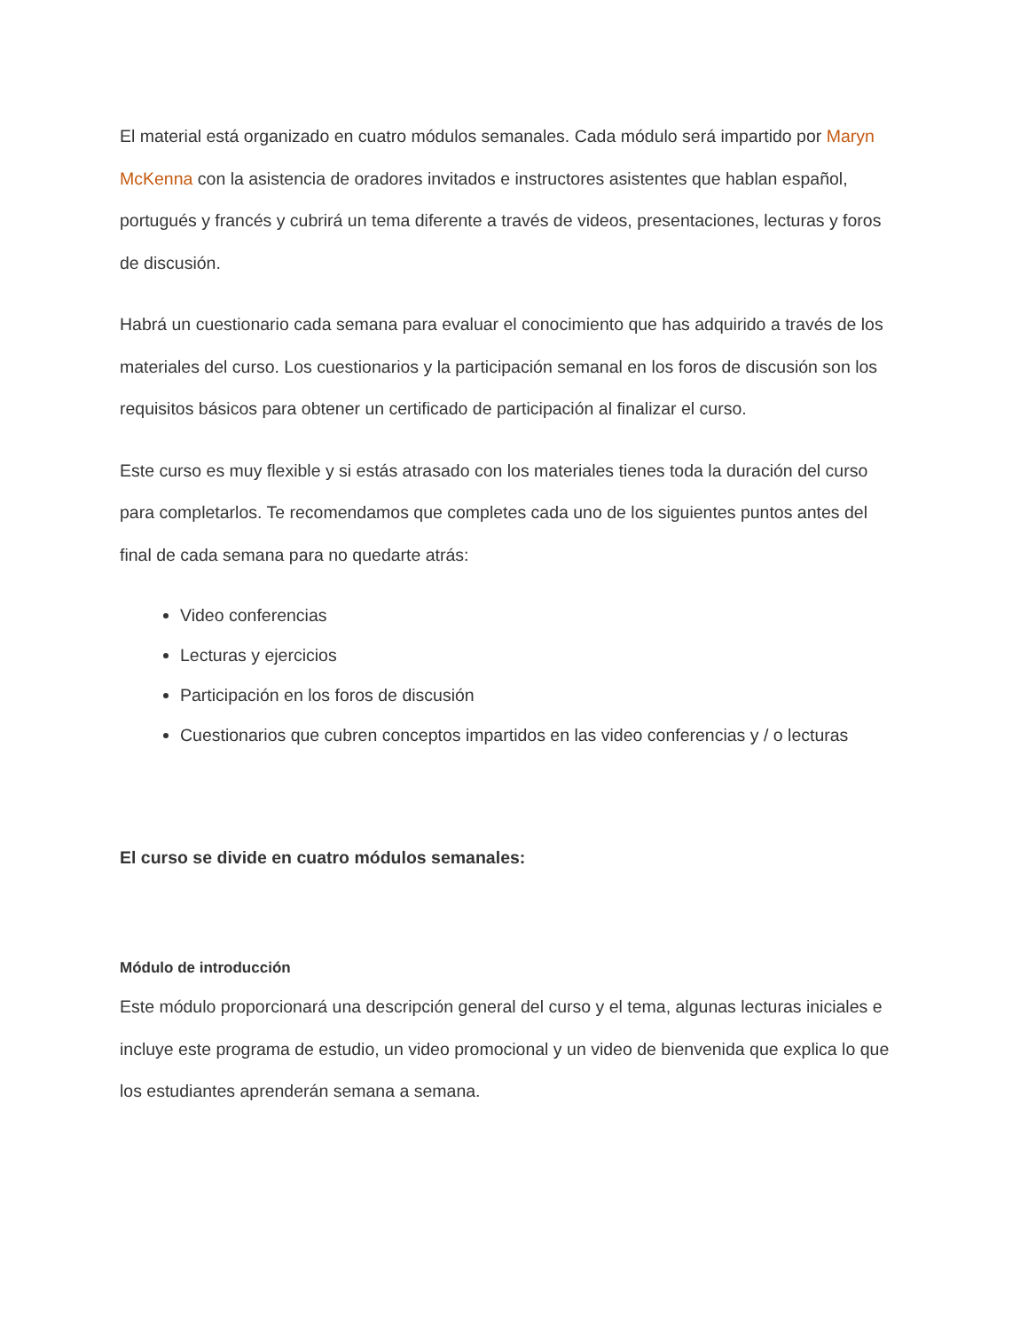El material está organizado en cuatro módulos semanales. Cada módulo será impartido por Maryn McKenna con la asistencia de oradores invitados e instructores asistentes que hablan español, portugués y francés y cubrirá un tema diferente a través de videos, presentaciones, lecturas y foros de discusión.
Habrá un cuestionario cada semana para evaluar el conocimiento que has adquirido a través de los materiales del curso. Los cuestionarios y la participación semanal en los foros de discusión son los requisitos básicos para obtener un certificado de participación al finalizar el curso.
Este curso es muy flexible y si estás atrasado con los materiales tienes toda la duración del curso para completarlos. Te recomendamos que completes cada uno de los siguientes puntos antes del final de cada semana para no quedarte atrás:
Video conferencias
Lecturas y ejercicios
Participación en los foros de discusión
Cuestionarios que cubren conceptos impartidos en las video conferencias y / o lecturas
El curso se divide en cuatro módulos semanales:
Módulo de introducción
Este módulo proporcionará una descripción general del curso y el tema, algunas lecturas iniciales e incluye este programa de estudio, un video promocional y un video de bienvenida que explica lo que los estudiantes aprenderán semana a semana.